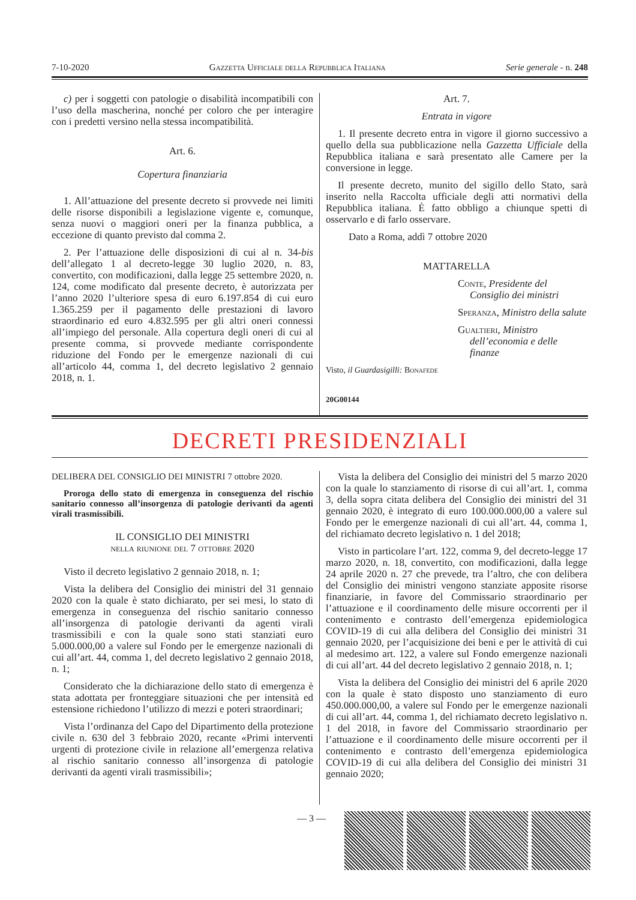7-10-2020 Gazzetta Ufficiale della Repubblica Italiana Serie generale - n. 248
c) per i soggetti con patologie o disabilità incompatibili con l’uso della mascherina, nonché per coloro che per interagire con i predetti versino nella stessa incompatibilità.
Art. 6.
Copertura finanziaria
1. All’attuazione del presente decreto si provvede nei limiti delle risorse disponibili a legislazione vigente e, comunque, senza nuovi o maggiori oneri per la finanza pubblica, a eccezione di quanto previsto dal comma 2.
2. Per l’attuazione delle disposizioni di cui al n. 34-bis dell’allegato 1 al decreto-legge 30 luglio 2020, n. 83, convertito, con modificazioni, dalla legge 25 settembre 2020, n. 124, come modificato dal presente decreto, è autorizzata per l’anno 2020 l’ulteriore spesa di euro 6.197.854 di cui euro 1.365.259 per il pagamento delle prestazioni di lavoro straordinario ed euro 4.832.595 per gli altri oneri connessi all’impiego del personale. Alla copertura degli oneri di cui al presente comma, si provvede mediante corrispondente riduzione del Fondo per le emergenze nazionali di cui all’articolo 44, comma 1, del decreto legislativo 2 gennaio 2018, n. 1.
Art. 7.
Entrata in vigore
1. Il presente decreto entra in vigore il giorno successivo a quello della sua pubblicazione nella Gazzetta Ufficiale della Repubblica italiana e sarà presentato alle Camere per la conversione in legge.
Il presente decreto, munito del sigillo dello Stato, sarà inserito nella Raccolta ufficiale degli atti normativi della Repubblica italiana. È fatto obbligo a chiunque spetti di osservarlo e di farlo osservare.
Dato a Roma, addì 7 ottobre 2020
MATTARELLA
Conte, Presidente del Consiglio dei ministri
Speranza, Ministro della salute
Gualtieri, Ministro dell’economia e delle finanze
Visto, il Guardasigilli: Bonafede
20G00144
DECRETI PRESIDENZIALI
DELIBERA DEL CONSIGLIO DEI MINISTRI 7 ottobre 2020.
Proroga dello stato di emergenza in conseguenza del rischio sanitario connesso all’insorgenza di patologie derivanti da agenti virali trasmissibili.
IL CONSIGLIO DEI MINISTRI
nella riunione del 7 ottobre 2020
Visto il decreto legislativo 2 gennaio 2018, n. 1;
Vista la delibera del Consiglio dei ministri del 31 gennaio 2020 con la quale è stato dichiarato, per sei mesi, lo stato di emergenza in conseguenza del rischio sanitario connesso all’insorgenza di patologie derivanti da agenti virali trasmissibili e con la quale sono stati stanziati euro 5.000.000,00 a valere sul Fondo per le emergenze nazionali di cui all’art. 44, comma 1, del decreto legislativo 2 gennaio 2018, n. 1;
Considerato che la dichiarazione dello stato di emergenza è stata adottata per fronteggiare situazioni che per intensità ed estensione richiedono l’utilizzo di mezzi e poteri straordinari;
Vista l’ordinanza del Capo del Dipartimento della protezione civile n. 630 del 3 febbraio 2020, recante «Primi interventi urgenti di protezione civile in relazione all’emergenza relativa al rischio sanitario connesso all’insorgenza di patologie derivanti da agenti virali trasmissibili»;
Vista la delibera del Consiglio dei ministri del 5 marzo 2020 con la quale lo stanziamento di risorse di cui all’art. 1, comma 3, della sopra citata delibera del Consiglio dei ministri del 31 gennaio 2020, è integrato di euro 100.000.000,00 a valere sul Fondo per le emergenze nazionali di cui all’art. 44, comma 1, del richiamato decreto legislativo n. 1 del 2018;
Visto in particolare l’art. 122, comma 9, del decreto-legge 17 marzo 2020, n. 18, convertito, con modificazioni, dalla legge 24 aprile 2020 n. 27 che prevede, tra l’altro, che con delibera del Consiglio dei ministri vengono stanziate apposite risorse finanziarie, in favore del Commissario straordinario per l’attuazione e il coordinamento delle misure occorrenti per il contenimento e contrasto dell’emergenza epidemiologica COVID-19 di cui alla delibera del Consiglio dei ministri 31 gennaio 2020, per l’acquisizione dei beni e per le attività di cui al medesimo art. 122, a valere sul Fondo emergenze nazionali di cui all’art. 44 del decreto legislativo 2 gennaio 2018, n. 1;
Vista la delibera del Consiglio dei ministri del 6 aprile 2020 con la quale è stato disposto uno stanziamento di euro 450.000.000,00, a valere sul Fondo per le emergenze nazionali di cui all’art. 44, comma 1, del richiamato decreto legislativo n. 1 del 2018, in favore del Commissario straordinario per l’attuazione e il coordinamento delle misure occorrenti per il contenimento e contrasto dell’emergenza epidemiologica COVID-19 di cui alla delibera del Consiglio dei ministri 31 gennaio 2020;
— 3 —